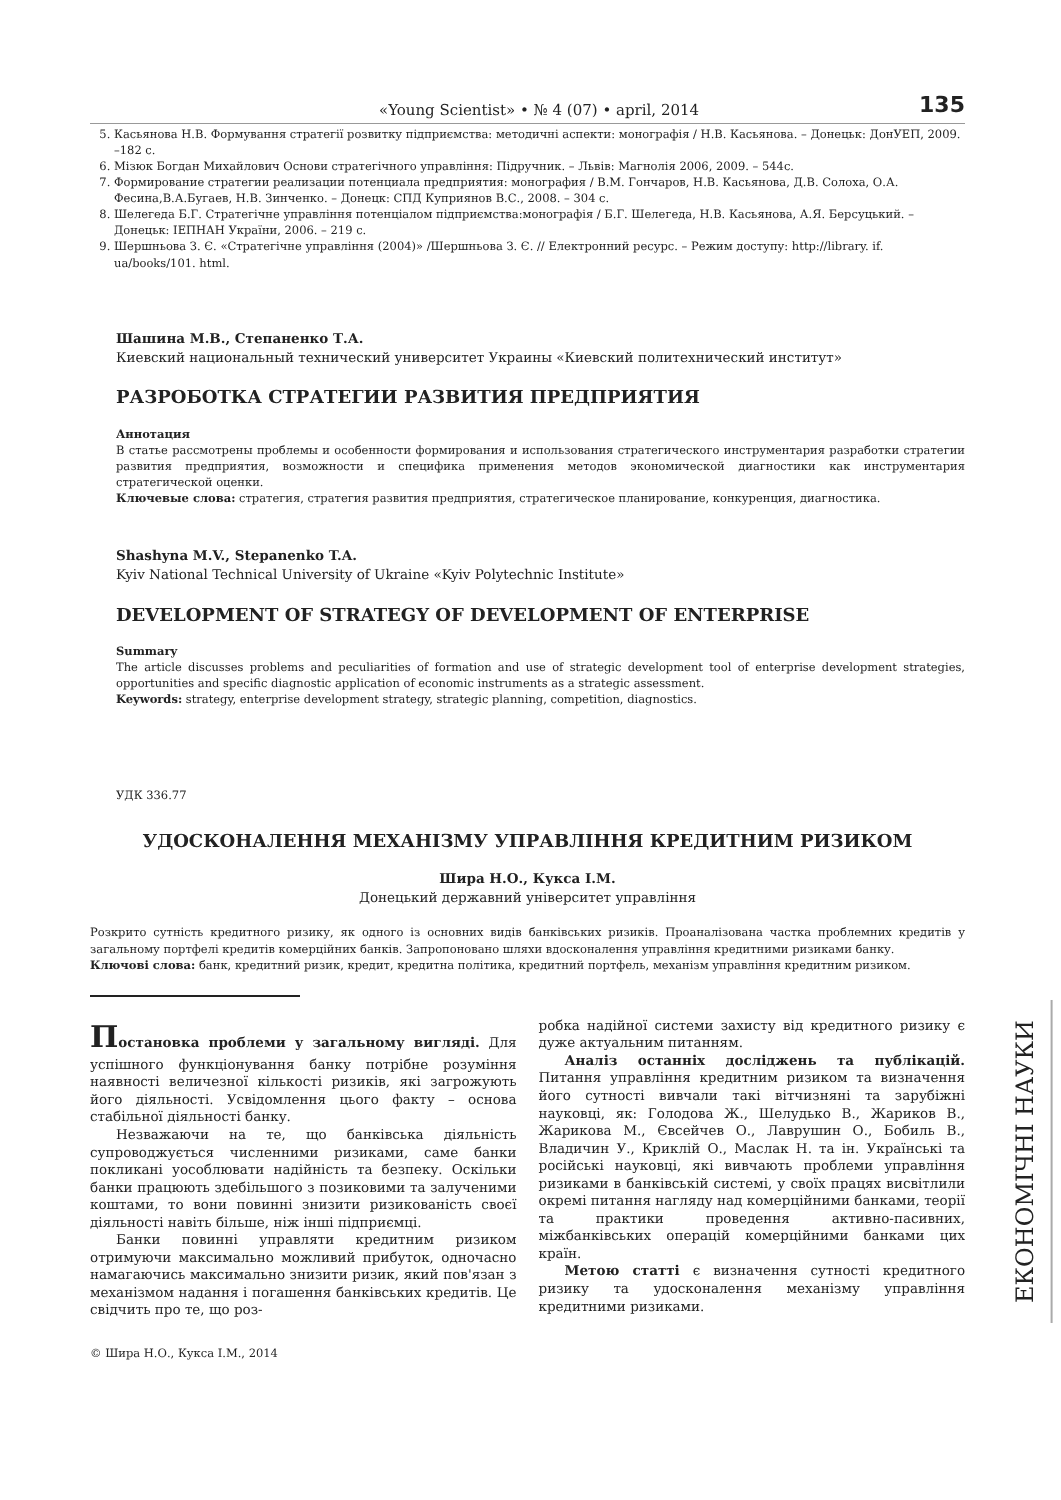«Young Scientist» • № 4 (07) • april, 2014 135
5. Касьянова Н.В. Формування стратегії розвитку підприємства: методичні аспекти: монографія / Н.В. Касьянова. – Донецьк: ДонУЕП, 2009. –182 с.
6. Мізюк Богдан Михайлович Основи стратегічного управління: Підручник. – Львів: Магнолія 2006, 2009. – 544с.
7. Формирование стратегии реализации потенциала предприятия: монография / В.М. Гончаров, Н.В. Касьянова, Д.В. Солоха, О.А. Фесина,В.А.Бугаев, Н.В. Зинченко. – Донецк: СПД Куприянов В.С., 2008. – 304 с.
8. Шелегеда Б.Г. Стратегічне управління потенціалом підприємства:монографія / Б.Г. Шелегеда, Н.В. Касьянова, А.Я. Берсуцький. – Донецьк: ІЕПНАН України, 2006. – 219 с.
9. Шершньова З. Є. «Стратегічне управління (2004)» /Шершньова З. Є. // Електронний ресурс. – Режим доступу: http://library. if. ua/books/101. html.
Шашина М.В., Степаненко Т.А.
Киевский национальный технический университет Украины «Киевский политехнический институт»
РАЗРОБОТКА СТРАТЕГИИ РАЗВИТИЯ ПРЕДПРИЯТИЯ
Аннотация
В статье рассмотрены проблемы и особенности формирования и использования стратегического инструментария разработки стратегии развития предприятия, возможности и специфика применения методов экономической диагностики как инструментария стратегической оценки.
Ключевые слова: стратегия, стратегия развития предприятия, стратегическое планирование, конкуренция, диагностика.
Shashyna M.V., Stepanenko T.A.
Kyiv National Technical University of Ukraine «Kyiv Polytechnic Institute»
DEVELOPMENT OF STRATEGY OF DEVELOPMENT OF ENTERPRISE
Summary
The article discusses problems and peculiarities of formation and use of strategic development tool of enterprise development strategies, opportunities and specific diagnostic application of economic instruments as a strategic assessment.
Keywords: strategy, enterprise development strategy, strategic planning, competition, diagnostics.
УДК 336.77
УДОСКОНАЛЕННЯ МЕХАНІЗМУ УПРАВЛІННЯ КРЕДИТНИМ РИЗИКОМ
Шира Н.О., Кукса І.М.
Донецький державний університет управління
Розкрито сутність кредитного ризику, як одного із основних видів банківських ризиків. Проаналізована частка проблемних кредитів у загальному портфелі кредитів комерційних банків. Запропоновано шляхи вдосконалення управління кредитними ризиками банку.
Ключові слова: банк, кредитний ризик, кредит, кредитна політика, кредитний портфель, механізм управління кредитним ризиком.
Постановка проблеми у загальному вигляді. Для успішного функціонування банку потрібне розуміння наявності величезної кількості ризиків, які загрожують його діяльності. Усвідомлення цього факту – основа стабільної діяльності банку.
Незважаючи на те, що банківська діяльність супроводжується численними ризиками, саме банки покликані уособлювати надійність та безпеку. Оскільки банки працюють здебільшого з позиковими та залученими коштами, то вони повинні знизити ризикованість своєї діяльності навіть більше, ніж інші підприємці.
Банки повинні управляти кредитним ризиком отримуючи максимально можливий прибуток, одночасно намагаючись максимально знизити ризик, який пов'язан з механізмом надання і погашення банківських кредитів. Це свідчить про те, що роз-
робка надійної системи захисту від кредитного ризику є дуже актуальним питанням.
Аналіз останніх досліджень та публікацій. Питання управління кредитним ризиком та визначення його сутності вивчали такі вітчизняні та зарубіжні науковці, як: Голодова Ж., Шелудько В., Жариков В., Жарикова М., Євсейчев О., Лаврушин О., Бобиль В., Владичин У., Криклій О., Маслак Н. та ін. Українські та російські науковці, які вивчають проблеми управління ризиками в банківській системі, у своїх працях висвітлили окремі питання нагляду над комерційними банками, теорії та практики проведення активно-пасивних, міжбанківських операцій комерційними банками цих країн.
Метою статті є визначення сутності кредитного ризику та удосконалення механізму управління кредитними ризиками.
© Шира Н.О., Кукса І.М., 2014
ЕКОНОМІЧНІ НАУКИ